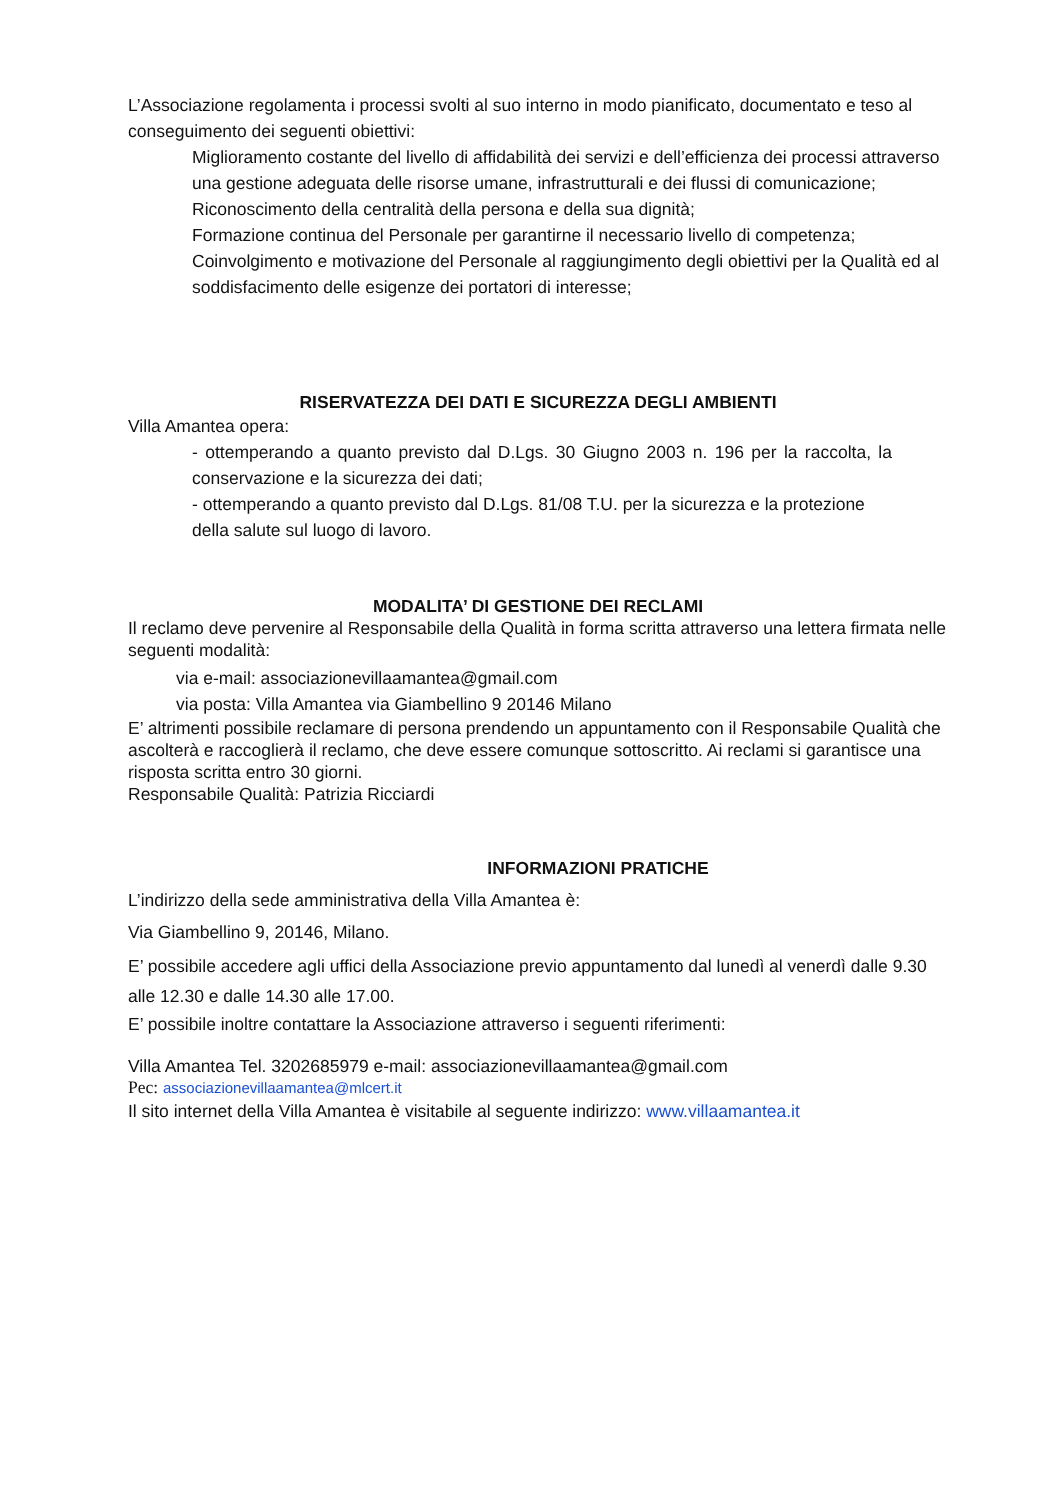L’Associazione regolamenta i processi svolti al suo interno in modo pianificato, documentato e teso al conseguimento dei seguenti obiettivi:
Miglioramento costante del livello di affidabilità dei servizi e dell’efficienza dei processi attraverso una gestione adeguata delle risorse umane, infrastrutturali e dei flussi di comunicazione; Riconoscimento della centralità della persona e della sua dignità;
Formazione continua del Personale per garantirne il necessario livello di competenza;
Coinvolgimento e motivazione del Personale al raggiungimento degli obiettivi per la Qualità ed al soddisfacimento delle esigenze dei portatori di interesse;
RISERVATEZZA DEI DATI E SICUREZZA DEGLI AMBIENTI
Villa Amantea opera:
- ottemperando a quanto previsto dal D.Lgs. 30 Giugno 2003 n. 196 per la raccolta, la conservazione e la sicurezza dei dati;
- ottemperando a quanto previsto dal D.Lgs. 81/08 T.U. per la sicurezza e la protezione della salute sul luogo di lavoro.
MODALITA’ DI GESTIONE DEI RECLAMI
Il reclamo deve pervenire al Responsabile della Qualità in forma scritta attraverso una lettera firmata nelle seguenti modalità:
via e-mail: associazionevillaamantea@gmail.com
via posta: Villa Amantea via Giambellino 9 20146 Milano
E’ altrimenti possibile reclamare di persona prendendo un appuntamento con il Responsabile Qualità che ascolterà e raccoglierà il reclamo, che deve essere comunque sottoscritto. Ai reclami si garantisce una risposta scritta entro 30 giorni.
Responsabile Qualità: Patrizia Ricciardi
INFORMAZIONI PRATICHE
L’indirizzo della sede amministrativa della Villa Amantea è:
Via Giambellino 9, 20146, Milano.
E’ possibile accedere agli uffici della Associazione previo appuntamento dal lunedì al venerdì dalle 9.30 alle 12.30 e dalle 14.30 alle 17.00.
E’ possibile inoltre contattare la Associazione attraverso i seguenti riferimenti:
Villa Amantea Tel. 3202685979 e-mail: associazionevillaamantea@gmail.com
Pec: associazionevillaamantea@mlcert.it
Il sito internet della Villa Amantea è visitabile al seguente indirizzo: www.villaamantea.it